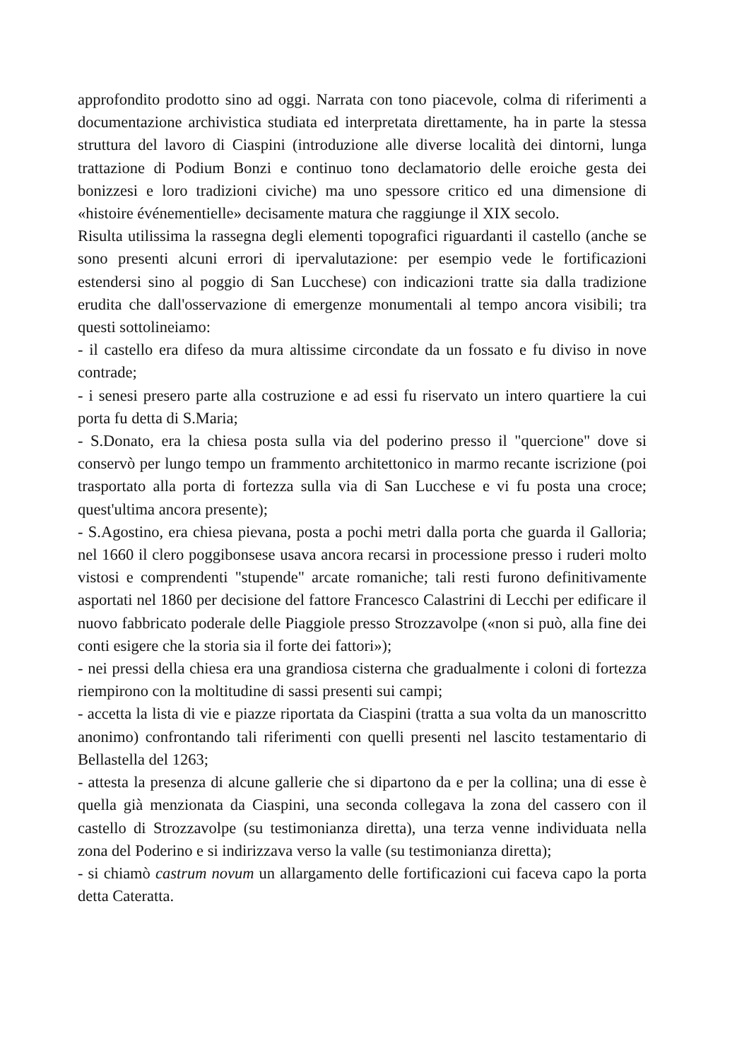approfondito prodotto sino ad oggi. Narrata con tono piacevole, colma di riferimenti a documentazione archivistica studiata ed interpretata direttamente, ha in parte la stessa struttura del lavoro di Ciaspini (introduzione alle diverse località dei dintorni, lunga trattazione di Podium Bonzi e continuo tono declamatorio delle eroiche gesta dei bonizzesi e loro tradizioni civiche) ma uno spessore critico ed una dimensione di «histoire événementielle» decisamente matura che raggiunge il XIX secolo.
Risulta utilissima la rassegna degli elementi topografici riguardanti il castello (anche se sono presenti alcuni errori di ipervalutazione: per esempio vede le fortificazioni estendersi sino al poggio di San Lucchese) con indicazioni tratte sia dalla tradizione erudita che dall'osservazione di emergenze monumentali al tempo ancora visibili; tra questi sottolineiamo:
- il castello era difeso da mura altissime circondate da un fossato e fu diviso in nove contrade;
- i senesi presero parte alla costruzione e ad essi fu riservato un intero quartiere la cui porta fu detta di S.Maria;
- S.Donato, era la chiesa posta sulla via del poderino presso il "quercione" dove si conservò per lungo tempo un frammento architettonico in marmo recante iscrizione (poi trasportato alla porta di fortezza sulla via di San Lucchese e vi fu posta una croce; quest'ultima ancora presente);
- S.Agostino, era chiesa pievana, posta a pochi metri dalla porta che guarda il Galloria; nel 1660 il clero poggibonsese usava ancora recarsi in processione presso i ruderi molto vistosi e comprendenti "stupende" arcate romaniche; tali resti furono definitivamente asportati nel 1860 per decisione del fattore Francesco Calastrini di Lecchi per edificare il nuovo fabbricato poderale delle Piaggiole presso Strozzavolpe («non si può, alla fine dei conti esigere che la storia sia il forte dei fattori»);
- nei pressi della chiesa era una grandiosa cisterna che gradualmente i coloni di fortezza riempirono con la moltitudine di sassi presenti sui campi;
- accetta la lista di vie e piazze riportata da Ciaspini (tratta a sua volta da un manoscritto anonimo) confrontando tali riferimenti con quelli presenti nel lascito testamentario di Bellastella del 1263;
- attesta la presenza di alcune gallerie che si dipartono da e per la collina; una di esse è quella già menzionata da Ciaspini, una seconda collegava la zona del cassero con il castello di Strozzavolpe (su testimonianza diretta), una terza venne individuata nella zona del Poderino e si indirizzava verso la valle (su testimonianza diretta);
- si chiamò castrum novum un allargamento delle fortificazioni cui faceva capo la porta detta Cateratta.